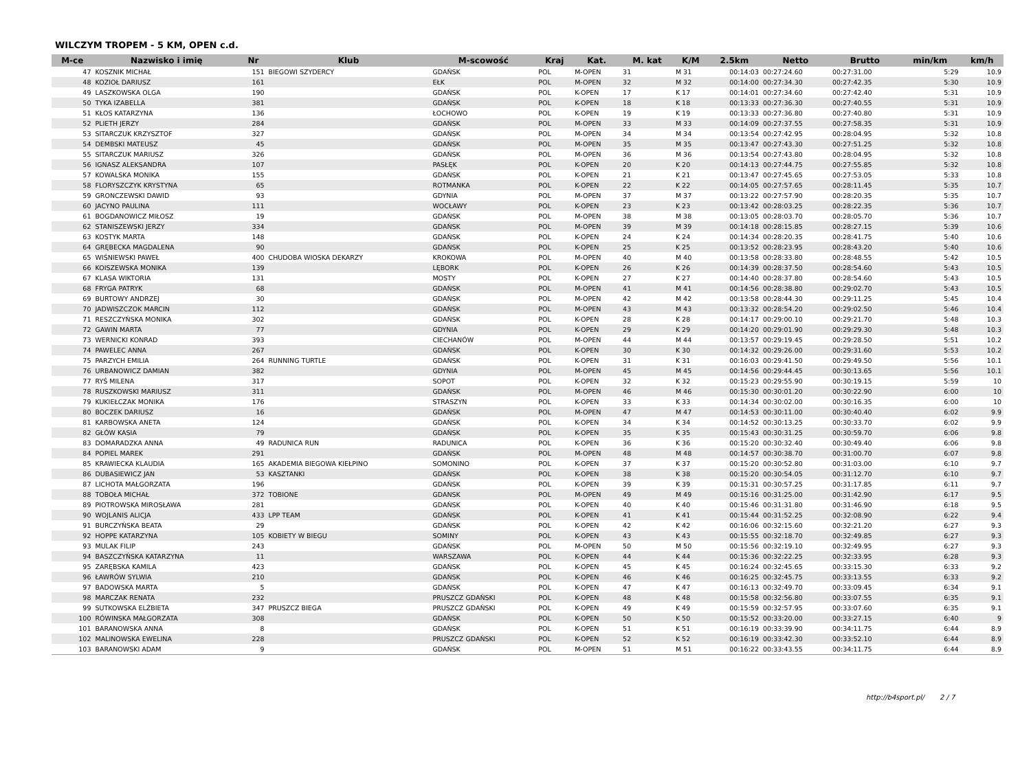WILCZYM TROPEM - 5 KM, OPEN c.d.
| M-ce | Nazwisko i imię | Nr | Klub | M-scowość | Kraj | Kat. | M. kat | K/M | 2.5km | Netto | Brutto | min/km | km/h |
| --- | --- | --- | --- | --- | --- | --- | --- | --- | --- | --- | --- | --- | --- |
| 47 | KOSZNIK MICHAŁ | 151 | BIEGOWI SZYDERCY | GDAŃSK | POL | M-OPEN | 31 | M 31 | 00:14:03 | 00:27:24.60 | 00:27:31.00 | 5:29 | 10.9 |
| 48 | KOZIOŁ DARIUSZ | 161 | | EŁK | POL | M-OPEN | 32 | M 32 | 00:14:00 | 00:27:34.30 | 00:27:42.35 | 5:30 | 10.9 |
| 49 | LASZKOWSKA OLGA | 190 | | GDAŃSK | POL | K-OPEN | 17 | K 17 | 00:14:01 | 00:27:34.60 | 00:27:42.40 | 5:31 | 10.9 |
| 50 | TYKA IZABELLA | 381 | | GDAŃSK | POL | K-OPEN | 18 | K 18 | 00:13:33 | 00:27:36.30 | 00:27:40.55 | 5:31 | 10.9 |
| 51 | KŁOS KATARZYNA | 136 | | ŁOCHOWO | POL | K-OPEN | 19 | K 19 | 00:13:33 | 00:27:36.80 | 00:27:40.80 | 5:31 | 10.9 |
| 52 | PLIETH JERZY | 284 | | GDAŃSK | POL | M-OPEN | 33 | M 33 | 00:14:09 | 00:27:37.55 | 00:27:58.35 | 5:31 | 10.9 |
| 53 | SITARCZUK KRZYSZTOF | 327 | | GDAŃSK | POL | M-OPEN | 34 | M 34 | 00:13:54 | 00:27:42.95 | 00:28:04.95 | 5:32 | 10.8 |
| 54 | DEMBSKI MATEUSZ | 45 | | GDAŃSK | POL | M-OPEN | 35 | M 35 | 00:13:47 | 00:27:43.30 | 00:27:51.25 | 5:32 | 10.8 |
| 55 | SITARCZUK MARIUSZ | 326 | | GDAŃSK | POL | M-OPEN | 36 | M 36 | 00:13:54 | 00:27:43.80 | 00:28:04.95 | 5:32 | 10.8 |
| 56 | IGNASZ ALEKSANDRA | 107 | | PASŁĘK | POL | K-OPEN | 20 | K 20 | 00:14:13 | 00:27:44.75 | 00:27:55.85 | 5:32 | 10.8 |
| 57 | KOWALSKA MONIKA | 155 | | GDAŃSK | POL | K-OPEN | 21 | K 21 | 00:13:47 | 00:27:45.65 | 00:27:53.05 | 5:33 | 10.8 |
| 58 | FLORYSZCZYK KRYSTYNA | 65 | | ROTMANKA | POL | K-OPEN | 22 | K 22 | 00:14:05 | 00:27:57.65 | 00:28:11.45 | 5:35 | 10.7 |
| 59 | GRONCZEWSKI DAWID | 93 | | GDYNIA | POL | M-OPEN | 37 | M 37 | 00:13:22 | 00:27:57.90 | 00:28:20.35 | 5:35 | 10.7 |
| 60 | JACYNO PAULINA | 111 | | WOCŁAWY | POL | K-OPEN | 23 | K 23 | 00:13:42 | 00:28:03.25 | 00:28:22.35 | 5:36 | 10.7 |
| 61 | BOGDANOWICZ MIŁOSZ | 19 | | GDAŃSK | POL | M-OPEN | 38 | M 38 | 00:13:05 | 00:28:03.70 | 00:28:05.70 | 5:36 | 10.7 |
| 62 | STANISZEWSKI JERZY | 334 | | GDAŃSK | POL | M-OPEN | 39 | M 39 | 00:14:18 | 00:28:15.85 | 00:28:27.15 | 5:39 | 10.6 |
| 63 | KOSTYK MARTA | 148 | | GDAŃSK | POL | K-OPEN | 24 | K 24 | 00:14:34 | 00:28:20.35 | 00:28:41.75 | 5:40 | 10.6 |
| 64 | GRĘBECKA MAGDALENA | 90 | | GDAŃSK | POL | K-OPEN | 25 | K 25 | 00:13:52 | 00:28:23.95 | 00:28:43.20 | 5:40 | 10.6 |
| 65 | WIŚNIEWSKI PAWEŁ | 400 | CHUDOBA WIOSKA DEKARZY | KROKOWA | POL | M-OPEN | 40 | M 40 | 00:13:58 | 00:28:33.80 | 00:28:48.55 | 5:42 | 10.5 |
| 66 | KOISZEWSKA MONIKA | 139 | | LĘBORK | POL | K-OPEN | 26 | K 26 | 00:14:39 | 00:28:37.50 | 00:28:54.60 | 5:43 | 10.5 |
| 67 | KLASA WIKTORIA | 131 | | MOSTY | POL | K-OPEN | 27 | K 27 | 00:14:40 | 00:28:37.80 | 00:28:54.60 | 5:43 | 10.5 |
| 68 | FRYGA PATRYK | 68 | | GDAŃSK | POL | M-OPEN | 41 | M 41 | 00:14:56 | 00:28:38.80 | 00:29:02.70 | 5:43 | 10.5 |
| 69 | BURTOWY ANDRZEJ | 30 | | GDAŃSK | POL | M-OPEN | 42 | M 42 | 00:13:58 | 00:28:44.30 | 00:29:11.25 | 5:45 | 10.4 |
| 70 | JADWISZCZOK MARCIN | 112 | | GDAŃSK | POL | M-OPEN | 43 | M 43 | 00:13:32 | 00:28:54.20 | 00:29:02.50 | 5:46 | 10.4 |
| 71 | RESZCZYŃSKA MONIKA | 302 | | GDAŃSK | POL | K-OPEN | 28 | K 28 | 00:14:17 | 00:29:00.10 | 00:29:21.70 | 5:48 | 10.3 |
| 72 | GAWIN MARTA | 77 | | GDYNIA | POL | K-OPEN | 29 | K 29 | 00:14:20 | 00:29:01.90 | 00:29:29.30 | 5:48 | 10.3 |
| 73 | WERNICKI KONRAD | 393 | | CIECHANÓW | POL | M-OPEN | 44 | M 44 | 00:13:57 | 00:29:19.45 | 00:29:28.50 | 5:51 | 10.2 |
| 74 | PAWELEC ANNA | 267 | | GDAŃSK | POL | K-OPEN | 30 | K 30 | 00:14:32 | 00:29:26.00 | 00:29:31.60 | 5:53 | 10.2 |
| 75 | PARZYCH EMILIA | 264 | RUNNING TURTLE | GDAŃSK | POL | K-OPEN | 31 | K 31 | 00:16:03 | 00:29:41.50 | 00:29:49.50 | 5:56 | 10.1 |
| 76 | URBANOWICZ DAMIAN | 382 | | GDYNIA | POL | M-OPEN | 45 | M 45 | 00:14:56 | 00:29:44.45 | 00:30:13.65 | 5:56 | 10.1 |
| 77 | RYŚ MILENA | 317 | | SOPOT | POL | K-OPEN | 32 | K 32 | 00:15:23 | 00:29:55.90 | 00:30:19.15 | 5:59 | 10 |
| 78 | RUSZKOWSKI MARIUSZ | 311 | | GDAŃSK | POL | M-OPEN | 46 | M 46 | 00:15:30 | 00:30:01.20 | 00:30:22.90 | 6:00 | 10 |
| 79 | KUKIEŁCZAK MONIKA | 176 | | STRASZYN | POL | K-OPEN | 33 | K 33 | 00:14:34 | 00:30:02.00 | 00:30:16.35 | 6:00 | 10 |
| 80 | BOCZEK DARIUSZ | 16 | | GDAŃSK | POL | M-OPEN | 47 | M 47 | 00:14:53 | 00:30:11.00 | 00:30:40.40 | 6:02 | 9.9 |
| 81 | KARBOWSKA ANETA | 124 | | GDAŃSK | POL | K-OPEN | 34 | K 34 | 00:14:52 | 00:30:13.25 | 00:30:33.70 | 6:02 | 9.9 |
| 82 | GŁÓW KASIA | 79 | | GDAŃSK | POL | K-OPEN | 35 | K 35 | 00:15:43 | 00:30:31.25 | 00:30:59.70 | 6:06 | 9.8 |
| 83 | DOMARADZKA ANNA | 49 | RADUNICA RUN | RADUNICA | POL | K-OPEN | 36 | K 36 | 00:15:20 | 00:30:32.40 | 00:30:49.40 | 6:06 | 9.8 |
| 84 | POPIEL MAREK | 291 | | GDAŃSK | POL | M-OPEN | 48 | M 48 | 00:14:57 | 00:30:38.70 | 00:31:00.70 | 6:07 | 9.8 |
| 85 | KRAWIECKA KLAUDIA | 165 | AKADEMIA BIEGOWA KIEŁPINO | SOMONINO | POL | K-OPEN | 37 | K 37 | 00:15:20 | 00:30:52.80 | 00:31:03.00 | 6:10 | 9.7 |
| 86 | DUBASIEWICZ JAN | 53 | KASZTANKI | GDAŃSK | POL | K-OPEN | 38 | K 38 | 00:15:20 | 00:30:54.05 | 00:31:12.70 | 6:10 | 9.7 |
| 87 | LICHOTA MAŁGORZATA | 196 | | GDAŃSK | POL | K-OPEN | 39 | K 39 | 00:15:31 | 00:30:57.25 | 00:31:17.85 | 6:11 | 9.7 |
| 88 | TOBOŁA MICHAŁ | 372 | TOBIONE | GDANSK | POL | M-OPEN | 49 | M 49 | 00:15:16 | 00:31:25.00 | 00:31:42.90 | 6:17 | 9.5 |
| 89 | PIOTROWSKA MIROSŁAWA | 281 | | GDAŃSK | POL | K-OPEN | 40 | K 40 | 00:15:46 | 00:31:31.80 | 00:31:46.90 | 6:18 | 9.5 |
| 90 | WOJLANIS ALICJA | 433 | LPP TEAM | GDAŃSK | POL | K-OPEN | 41 | K 41 | 00:15:44 | 00:31:52.25 | 00:32:08.90 | 6:22 | 9.4 |
| 91 | BURCZYŃSKA BEATA | 29 | | GDAŃSK | POL | K-OPEN | 42 | K 42 | 00:16:06 | 00:32:15.60 | 00:32:21.20 | 6:27 | 9.3 |
| 92 | HOPPE KATARZYNA | 105 | KOBIETY W BIEGU | SOMINY | POL | K-OPEN | 43 | K 43 | 00:15:55 | 00:32:18.70 | 00:32:49.85 | 6:27 | 9.3 |
| 93 | MULAK FILIP | 243 | | GDAŃSK | POL | M-OPEN | 50 | M 50 | 00:15:56 | 00:32:19.10 | 00:32:49.95 | 6:27 | 9.3 |
| 94 | BASZCZYŃSKA KATARZYNA | 11 | | WARSZAWA | POL | K-OPEN | 44 | K 44 | 00:15:36 | 00:32:22.25 | 00:32:33.95 | 6:28 | 9.3 |
| 95 | ZARĘBSKA KAMILA | 423 | | GDAŃSK | POL | K-OPEN | 45 | K 45 | 00:16:24 | 00:32:45.65 | 00:33:15.30 | 6:33 | 9.2 |
| 96 | ŁAWRÓW SYLWIA | 210 | | GDAŃSK | POL | K-OPEN | 46 | K 46 | 00:16:25 | 00:32:45.75 | 00:33:13.55 | 6:33 | 9.2 |
| 97 | BADOWSKA MARTA | 5 | | GDAŃSK | POL | K-OPEN | 47 | K 47 | 00:16:13 | 00:32:49.70 | 00:33:09.45 | 6:34 | 9.1 |
| 98 | MARCZAK RENATA | 232 | | PRUSZCZ GDAŃSKI | POL | K-OPEN | 48 | K 48 | 00:15:58 | 00:32:56.80 | 00:33:07.55 | 6:35 | 9.1 |
| 99 | SUTKOWSKA ELŻBIETA | 347 | PRUSZCZ BIEGA | PRUSZCZ GDAŃSKI | POL | K-OPEN | 49 | K 49 | 00:15:59 | 00:32:57.95 | 00:33:07.60 | 6:35 | 9.1 |
| 100 | RÓWINSKA MAŁGORZATA | 308 | | GDAŃSK | POL | K-OPEN | 50 | K 50 | 00:15:52 | 00:33:20.00 | 00:33:27.15 | 6:40 | 9 |
| 101 | BARANOWSKA ANNA | 8 | | GDAŃSK | POL | K-OPEN | 51 | K 51 | 00:16:19 | 00:33:39.90 | 00:34:11.75 | 6:44 | 8.9 |
| 102 | MALINOWSKA EWELINA | 228 | | PRUSZCZ GDAŃSKI | POL | K-OPEN | 52 | K 52 | 00:16:19 | 00:33:42.30 | 00:33:52.10 | 6:44 | 8.9 |
| 103 | BARANOWSKI ADAM | 9 | | GDAŃSK | POL | M-OPEN | 51 | M 51 | 00:16:22 | 00:33:43.55 | 00:34:11.75 | 6:44 | 8.9 |
http://b4sport.pl/ 2 / 7